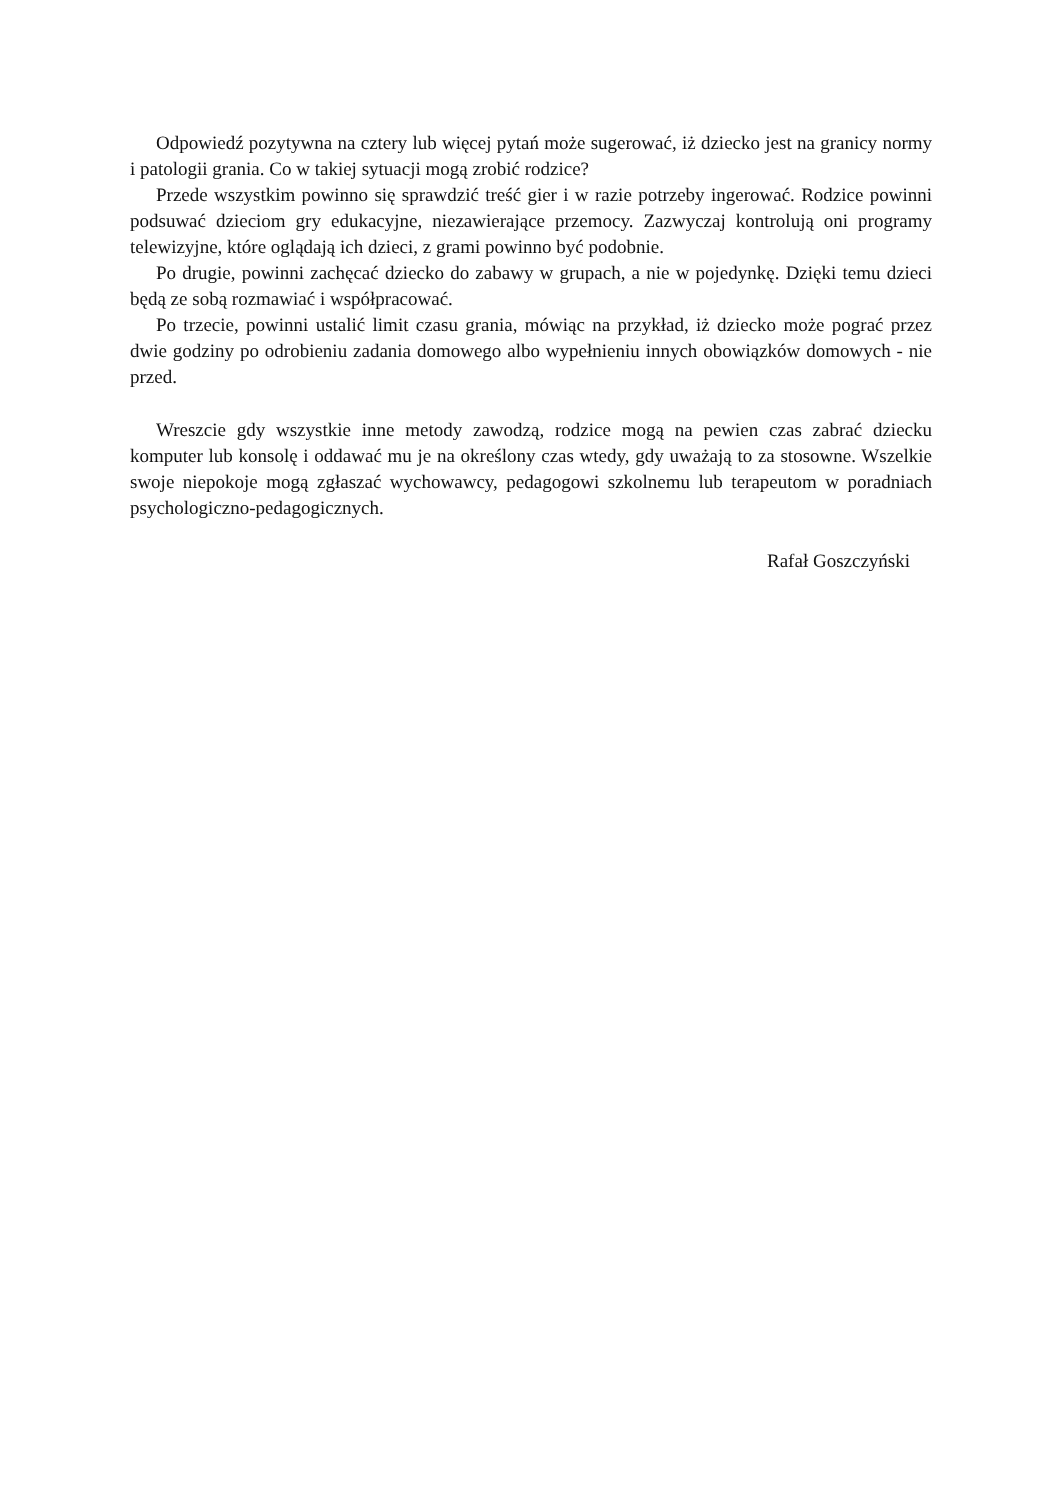Odpowiedź pozytywna na cztery lub więcej pytań może sugerować, iż dziecko jest na granicy normy i patologii grania. Co w takiej sytuacji mogą zrobić rodzice?
Przede wszystkim powinno się sprawdzić treść gier i w razie potrzeby ingerować. Rodzice powinni podsuwać dzieciom gry edukacyjne, niezawierające przemocy. Zazwyczaj kontrolują oni programy telewizyjne, które oglądają ich dzieci, z grami powinno być podobnie.
Po drugie, powinni zachęcać dziecko do zabawy w grupach, a nie w pojedynkę. Dzięki temu dzieci będą ze sobą rozmawiać i współpracować.
Po trzecie, powinni ustalić limit czasu grania, mówiąc na przykład, iż dziecko może pograć przez dwie godziny po odrobieniu zadania domowego albo wypełnieniu innych obowiązków domowych - nie przed.
Wreszcie gdy wszystkie inne metody zawodzą, rodzice mogą na pewien czas zabrać dziecku komputer lub konsolę i oddawać mu je na określony czas wtedy, gdy uważają to za stosowne. Wszelkie swoje niepokoje mogą zgłaszać wychowawcy, pedagogowi szkolnemu lub terapeutom w poradniach psychologiczno-pedagogicznych.
Rafał Goszczyński